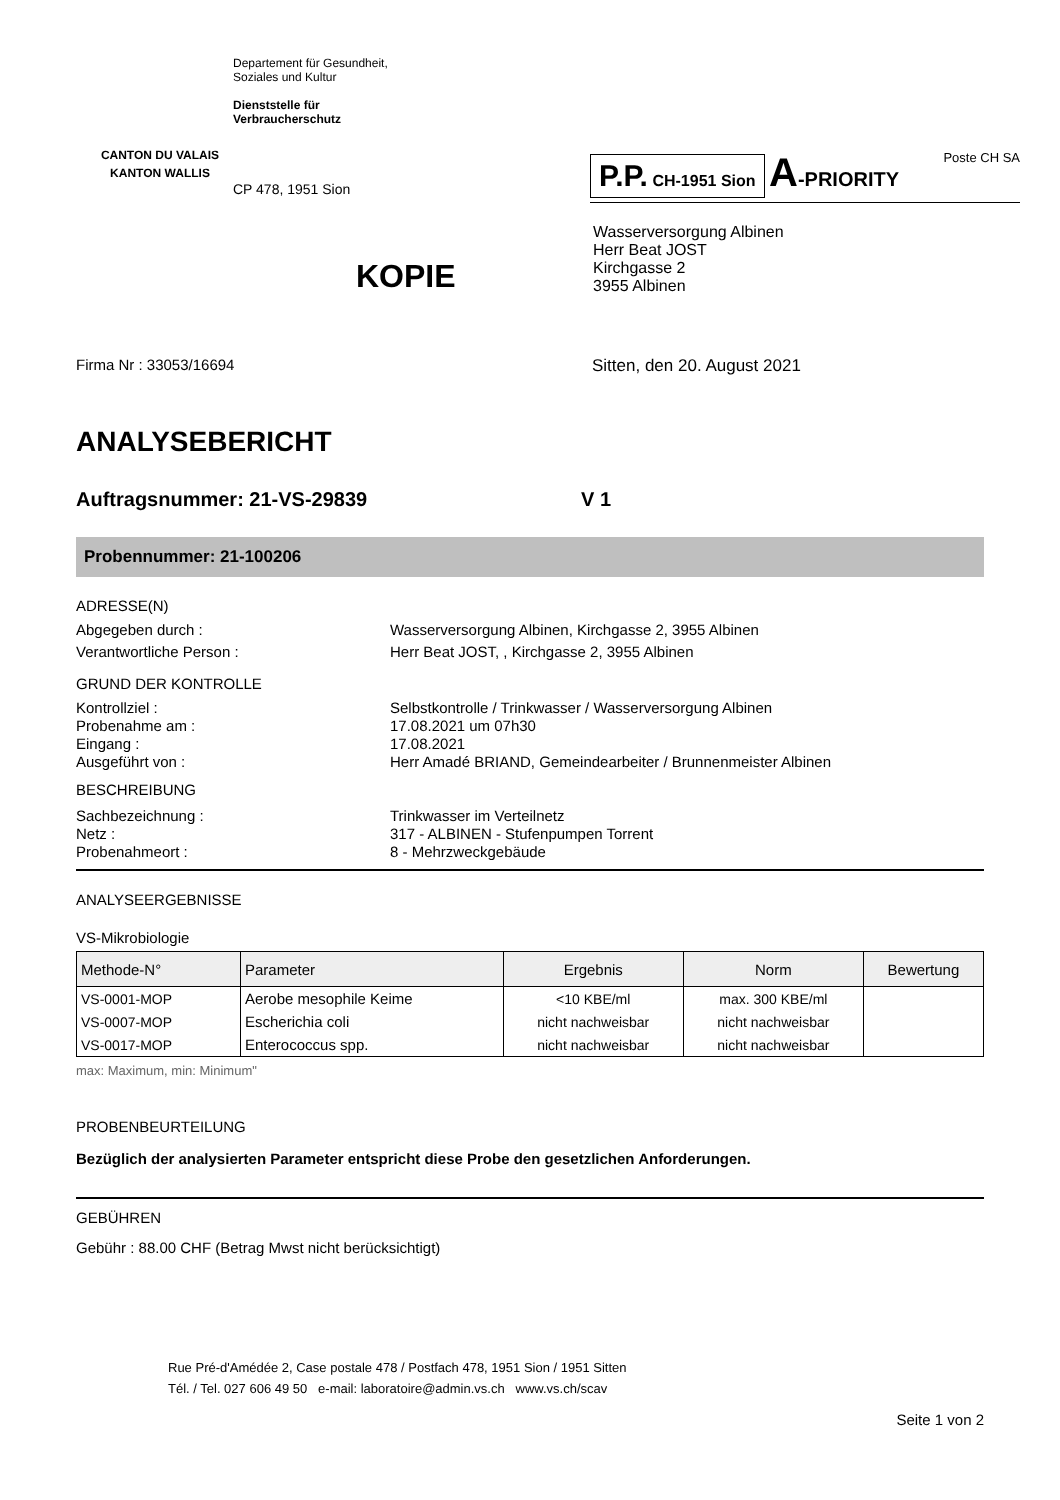CANTON DU VALAIS
KANTON WALLIS
Departement für Gesundheit,
Soziales und Kultur
Dienststelle für
Verbraucherschutz
CP 478, 1951 Sion
P.P. CH-1951 Sion A-PRIORITY Poste CH SA
Wasserversorgung Albinen
Herr Beat JOST
Kirchgasse 2
3955 Albinen
KOPIE
Firma Nr : 33053/16694 Sitten, den 20. August 2021
ANALYSEBERICHT
Auftragsnummer: 21-VS-29839 V 1
Probennummer: 21-100206
ADRESSE(N)
Abgegeben durch : Wasserversorgung Albinen, Kirchgasse 2, 3955 Albinen
Verantwortliche Person : Herr Beat JOST, , Kirchgasse 2, 3955 Albinen
GRUND DER KONTROLLE
Kontrollziel : Selbstkontrolle / Trinkwasser / Wasserversorgung Albinen
Probenahme am : 17.08.2021 um 07h30
Eingang : 17.08.2021
Ausgeführt von : Herr Amadé BRIAND, Gemeindearbeiter / Brunnenmeister Albinen
BESCHREIBUNG
Sachbezeichnung : Trinkwasser im Verteilnetz
Netz : 317 - ALBINEN - Stufenpumpen Torrent
Probenahmeort : 8 - Mehrzweckgebäude
ANALYSEERGEBNISSE
VS-Mikrobiologie
| Methode-N° | Parameter | Ergebnis | Norm | Bewertung |
| --- | --- | --- | --- | --- |
| VS-0001-MOP | Aerobe mesophile Keime | <10 KBE/ml | max. 300 KBE/ml | |
| VS-0007-MOP | Escherichia coli | nicht nachweisbar | nicht nachweisbar | |
| VS-0017-MOP | Enterococcus spp. | nicht nachweisbar | nicht nachweisbar | |
max: Maximum, min: Minimum"
PROBENBEURTEILUNG
Bezüglich der analysierten Parameter entspricht diese Probe den gesetzlichen Anforderungen.
GEBÜHREN
Gebühr : 88.00 CHF (Betrag Mwst nicht berücksichtigt)
Rue Pré-d'Amédée 2, Case postale 478 / Postfach 478, 1951 Sion / 1951 Sitten
Tél. / Tel. 027 606 49 50 e-mail: laboratoire@admin.vs.ch www.vs.ch/scav
Seite 1 von 2